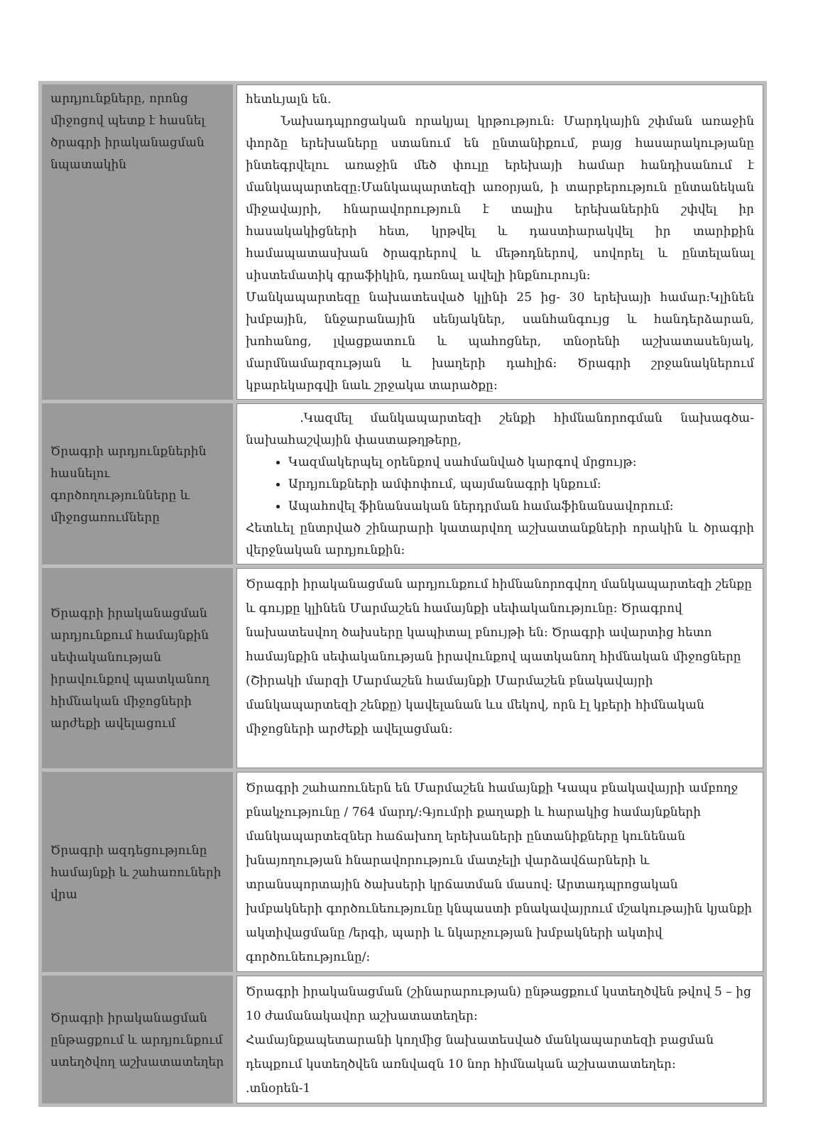| արդյունքները, որոնց միջոցով պետք է հասնել ծրագրի իրականացման նպատակին | հետևյալն են. Նախադպրոցական որակյալ կրթություն: Մարդկային շփման առաջին փորձը երեխաները ստանում են ընտանիքում, բայց հասարակությանը ինտեգրվելու առաջին մեծ փուլը երեխայի համար հանդիսանում է մանկապարտեզը:Մանկապարտեզի առօրյան, ի տարբերություն ընտանեկան միջավայրի, հնարավորություն է տալիս երեխաներին շփվել իր հասակակիցների հետ, կրթվել և դաստիարակվել իր տարիքին համապատասխան ծրագրերով և մեթոդներով, սովորել և ընտելանալ սիստեմատիկ գրաֆիկին, դառնալ ավելի ինքնուրույն: Մանկապարտեզը նախատեսված կլինի 25 ից- 30 երեխայի համար:Կլինեն խմբային, ննջարանային սենյակներ, սանհանգույց և հանդերձարան, խոհանոց, լվացքատուն և պահոցներ, տնօրենի աշխատասենյակ, մարմնամարզության և խաղերի դահլիճ: Ծրագրի շրջանակներում կբարեկարգվի նաև շրջակա տարածքը: |
| Ծրագրի արդյունքներին հասնելու գործողությունները և միջոցառումները | .Կազմել մանկապարտեզի շենքի հիմնանորոգման նախագծա-նախահաշվային փաստաթղթերը, Կազմակերպել օրենքով սահմանված կարգով մրցույթ: Արդյունքների ամփոփում, պայմանագրի կնքում: Ապահովել ֆինանսական ներդրման համաֆինանսավորում: Հետևել ընտրված շինարարի կատարվող աշխատանքների որակին և ծրագրի վերջնական արդյունքին: |
| Ծրագրի իրականացման արդյունքում համայնքին սեփականության իրավունքով պատկանող հիմնական միջոցների արժեքի ավելացում | Ծրագրի իրականացման արդյունքում հիմնանորոգվող մանկապարտեզի շենքը և գույքը կլինեն Մարմաշեն համայնքի սեփականությունը: Ծրագրով նախատեսվող ծախսերը կապիտալ բնույթի են: Ծրագրի ավարտից հետո համայնքին սեփականության իրավունքով պատկանող հիմնական միջոցները (Շիրակի մարզի Մարմաշեն համայնքի Մարմաշեն բնակավայրի մանկապարտեզի շենքը) կավելանան ևս մեկով, որն էլ կբերի հիմնական միջոցների արժեքի ավելացման: |
| Ծրագրի ազդեցությունը համայնքի և շահառուների վրա | Ծրագրի շահառուներն են Մարմաշեն համայնքի Կապս բնակավայրի ամբողջ բնակչությունը / 764 մարդ/:Գյումրի քաղաքի և հարակից համայնքների մանկապարտեզներ հաճախող երեխաների ընտանիքները կունենան խնայողության հնարավորություն մատչելի վարձավճարների և տրանսպորտային ծախսերի կրճատման մասով: Արտադպրոցական խմբակների գործունեությունը կնպաստի բնակավայրում մշակութային կյանքի ակտիվացմանը /երգի, պարի և նկարչության խմբակների ակտիվ գործունեությունը/: |
| Ծրագրի իրականացման ընթացքում և արդյունքում ստեղծվող աշխատատեղեր | Ծրագրի իրականացման (շինարարության) ընթացքում կստեղծվեն թվով 5 – ից 10 ժամանակավոր աշխատատեղեր: Համայնքապետարանի կողմից նախատեսված մանկապարտեզի բացման դեպքում կստեղծվեն առնվազն 10 նոր հիմնական աշխատատեղեր: .տնօրեն-1 |